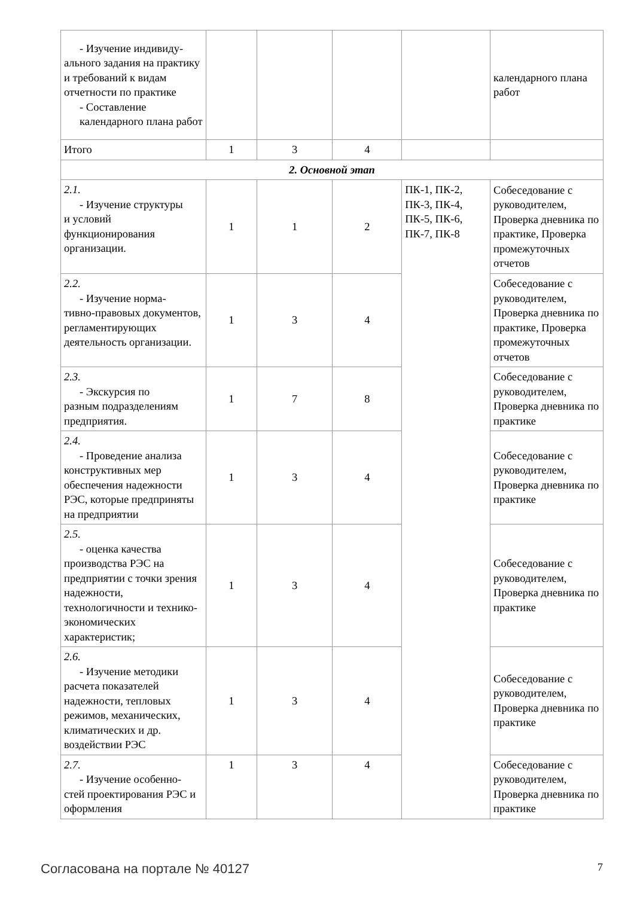| - Изучение индивиду- ального задания на практику и требований к видам отчетности по практике - Составление календарного плана работ | | | | | календарного плана работ |
| Итого | 1 | 3 | 4 | | |
| 2. Основной этап | | | | | |
| 2.1. - Изучение структуры и условий функционирования организации. | 1 | 1 | 2 | ПК-1, ПК-2, ПК-3, ПК-4, ПК-5, ПК-6, ПК-7, ПК-8 | Собеседование с руководителем, Проверка дневника по практике, Проверка промежуточных отчетов |
| 2.2. - Изучение норма- тивно-правовых документов, регламентирующих деятельность организации. | 1 | 3 | 4 | | Собеседование с руководителем, Проверка дневника по практике, Проверка промежуточных отчетов |
| 2.3. - Экскурсия по разным подразделениям предприятия. | 1 | 7 | 8 | | Собеседование с руководителем, Проверка дневника по практике |
| 2.4. - Проведение анализа конструктивных мер обеспечения надежности РЭС, которые предприняты на предприятии | 1 | 3 | 4 | | Собеседование с руководителем, Проверка дневника по практике |
| 2.5. - оценка качества производства РЭС на предприятии с точки зрения надежности, технологичности и технико-экономических характеристик; | 1 | 3 | 4 | | Собеседование с руководителем, Проверка дневника по практике |
| 2.6. - Изучение методики расчета показателей надежности, тепловых режимов, механических, климатических и др. воздействии РЭС | 1 | 3 | 4 | | Собеседование с руководителем, Проверка дневника по практике |
| 2.7. - Изучение особенно- стей проектирования РЭС и оформления | 1 | 3 | 4 | | Собеседование с руководителем, Проверка дневника по практике |
Согласована на портале № 40127 7